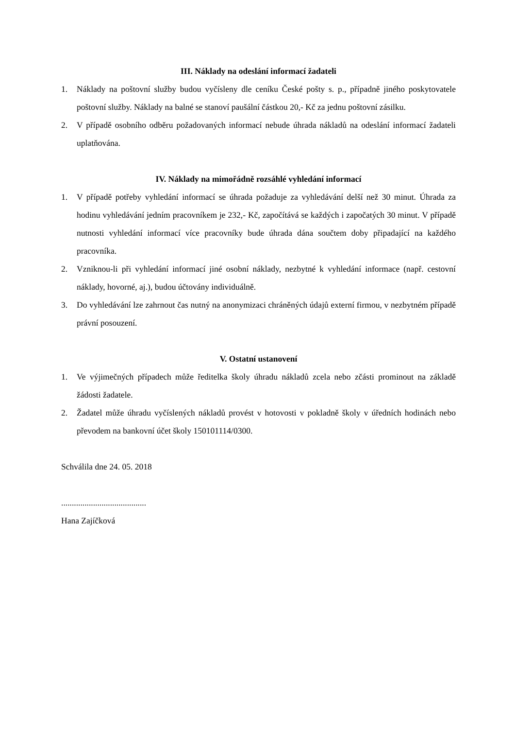III. Náklady na odeslání informací žadateli
1. Náklady na poštovní služby budou vyčísleny dle ceníku České pošty s. p., případně jiného poskytovatele poštovní služby. Náklady na balné se stanoví paušální částkou 20,- Kč za jednu poštovní zásilku.
2. V případě osobního odběru požadovaných informací nebude úhrada nákladů na odeslání informací žadateli uplatňována.
IV. Náklady na mimořádně rozsáhlé vyhledání informací
1. V případě potřeby vyhledání informací se úhrada požaduje za vyhledávání delší než 30 minut. Úhrada za hodinu vyhledávání jedním pracovníkem je 232,- Kč, započítává se každých i započatých 30 minut. V případě nutnosti vyhledání informací více pracovníky bude úhrada dána součtem doby připadající na každého pracovníka.
2. Vzniknou-li při vyhledání informací jiné osobní náklady, nezbytné k vyhledání informace (např. cestovní náklady, hovorné, aj.), budou účtovány individuálně.
3. Do vyhledávání lze zahrnout čas nutný na anonymizaci chráněných údajů externí firmou, v nezbytném případě právní posouzení.
V. Ostatní ustanovení
1. Ve výjimečných případech může ředitelka školy úhradu nákladů zcela nebo zčásti prominout na základě žádosti žadatele.
2. Žadatel může úhradu vyčíslených nákladů provést v hotovosti v pokladně školy v úředních hodinách nebo převodem na bankovní účet školy 150101114/0300.
Schválila dne 24. 05. 2018
........................................
Hana Zajíčková